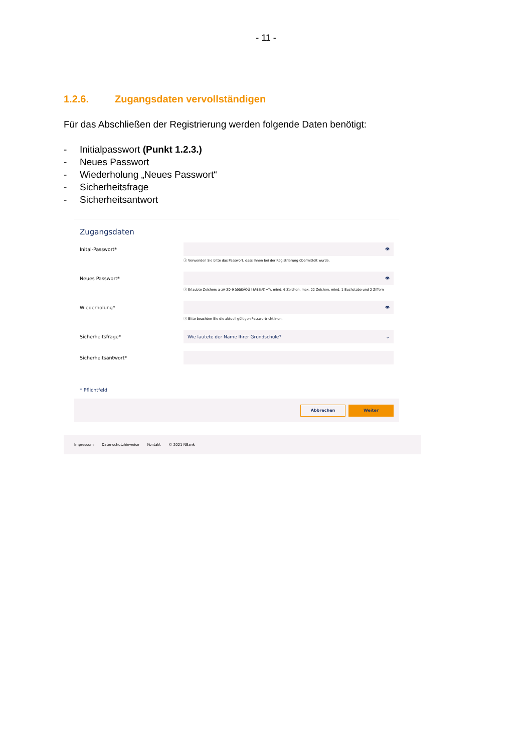- 11 -
1.2.6. Zugangsdaten vervollständigen
Für das Abschließen der Registrierung werden folgende Daten benötigt:
- Initialpasswort (Punkt 1.2.3.)
- Neues Passwort
- Wiederholung „Neues Passwort“
- Sicherheitsfrage
- Sicherheitsantwort
Zugangsdaten
Inital-Passwort*
👁
ⓘ Verwenden Sie bitte das Passwort, dass Ihnen bei der Registrierung übermittelt wurde.
Neues Passwort*
👁
ⓘ Erlaubte Zeichen: a-zA-Z0-9 äöüßÄÖÜ !&§$%/()=?\, mind. 6 Zeichen, max. 22 Zeichen, mind. 1 Buchstabe und 2 Ziffern
Wiederholung*
👁
ⓘ Bitte beachten Sie die aktuell gültigen Passwortrichtlinen.
Sicherheitsfrage*
Wie lautete der Name Ihrer Grundschule? ⌄
Sicherheitsantwort*
* Pflichtfeld
Abbrechen Weiter
Impressum Datenschutzhinweise Kontakt © 2021 NBank